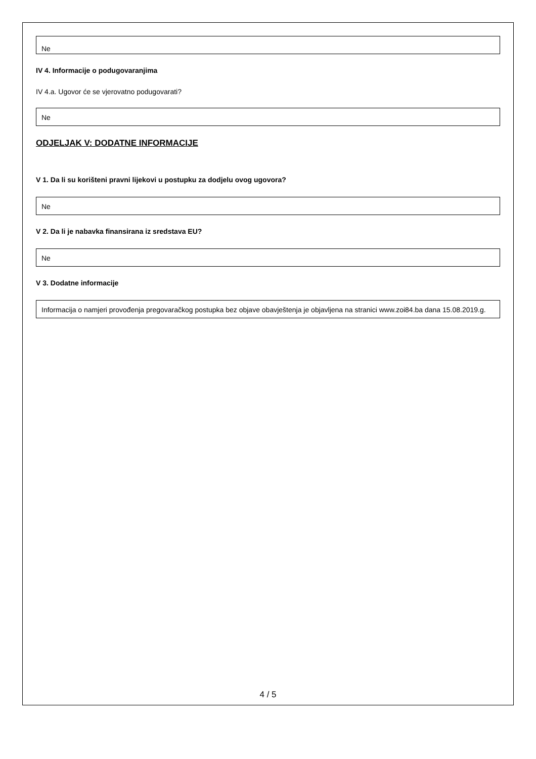Ne
IV 4. Informacije o podugovaranjima
IV 4.a. Ugovor će se vjerovatno podugovarati?
Ne
ODJELJAK V: DODATNE INFORMACIJE
V 1. Da li su korišteni pravni lijekovi u postupku za dodjelu ovog ugovora?
Ne
V 2. Da li je nabavka finansirana iz sredstava EU?
Ne
V 3. Dodatne informacije
Informacija o namjeri provođenja pregovaračkog postupka bez objave obavještenja je objavljena na stranici www.zoi84.ba dana 15.08.2019.g.
4 / 5